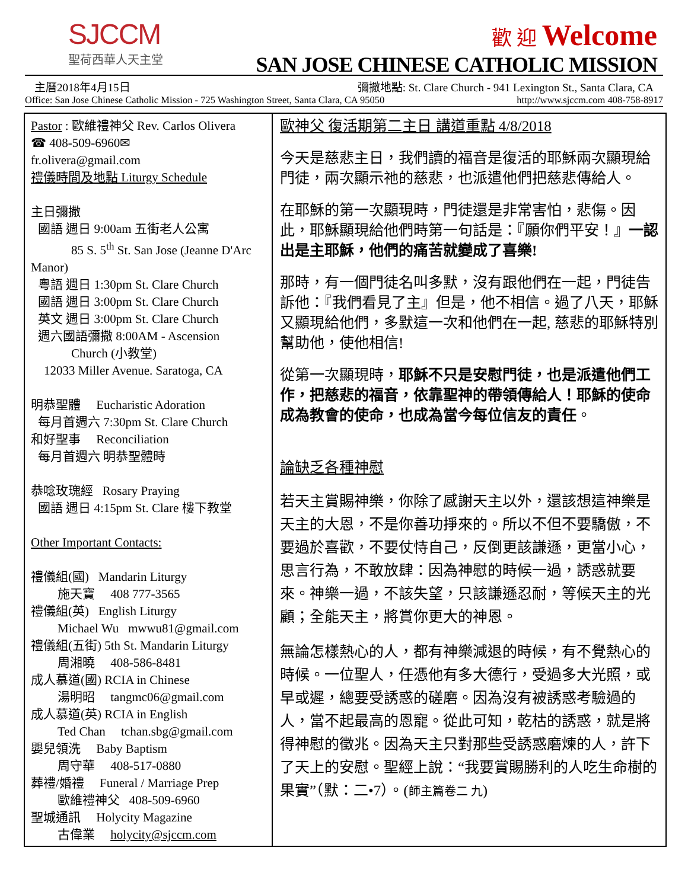SJCCM
聖荷西華人天主堂
歡 迎 Welcome
SAN JOSE CHINESE CATHOLIC MISSION
主曆2018年4月15日 彌撒地點: St. Clare Church - 941 Lexington St., Santa Clara, CA
Office: San Jose Chinese Catholic Mission - 725 Washington Street, Santa Clara, CA 95050 http://www.sjccm.com 408-758-8917
Pastor : 歐維禮神父 Rev. Carlos Olivera
☎ 408-509-6960✉
fr.olivera@gmail.com
禮儀時間及地點 Liturgy Schedule
主日彌撒
國語 週日 9:00am 五街老人公寓
85 S. 5<sup>th</sup> St. San Jose (Jeanne D'Arc
Manor)
粵語 週日 1:30pm St. Clare Church
國語 週日 3:00pm St. Clare Church
英文 週日 3:00pm St. Clare Church
週六國語彌撒 8:00AM - Ascension
Church (小教堂)
12033 Miller Avenue. Saratoga, CA
明恭聖體 Eucharistic Adoration
每月首週六 7:30pm St. Clare Church
和好聖事 Reconciliation
每月首週六 明恭聖體時
恭唸玫瑰經 Rosary Praying
國語 週日 4:15pm St. Clare 樓下教堂
Other Important Contacts:
禮儀組(國) Mandarin Liturgy
施天寶 408 777-3565
禮儀組(英) English Liturgy
Michael Wu mwwu81@gmail.com
禮儀組(五街) 5th St. Mandarin Liturgy
周湘曉 408-586-8481
成人慕道(國) RCIA in Chinese
湯明昭 tangmc06@gmail.com
成人慕道(英) RCIA in English
Ted Chan tchan.sbg@gmail.com
嬰兒領洗 Baby Baptism
周守華 408-517-0880
葬禮/婚禮 Funeral / Marriage Prep
歐維禮神父 408-509-6960
聖城通訊 Holycity Magazine
古偉業 holycity@sjccm.com
歐神父 復活期第二主日 講道重點 4/8/2018
今天是慈悲主日，我們讀的福音是復活的耶穌兩次顯現給門徒，兩次顯示祂的慈悲，也派遣他們把慈悲傳給人。
在耶穌的第一次顯現時，門徒還是非常害怕，悲傷。因此，耶穌顯現給他們時第一句話是：『願你們平安！』一認出是主耶穌，他們的痛苦就變成了喜樂!
那時，有一個門徒名叫多默，沒有跟他們在一起，門徒告訴他：『我們看見了主』但是，他不相信。過了八天，耶穌又顯現給他們，多默這一次和他們在一起, 慈悲的耶穌特別幫助他，使他相信!
從第一次顯現時，耶穌不只是安慰門徒，也是派遣他們工作，把慈悲的福音，依靠聖神的帶領傳給人！耶穌的使命成為教會的使命，也成為當今每位信友的責任。
論缺乏各種神慰
若天主賞賜神樂，你除了感謝天主以外，還該想這神樂是天主的大恩，不是你善功掙來的。所以不但不要驕傲，不要過於喜歡，不要仗恃自己，反倒更該謙遜，更當小心，思言行為，不敢放肆：因為神慰的時候一過，誘惑就要來。神樂一過，不該失望，只該謙遜忍耐，等候天主的光顧；全能天主，將賞你更大的神恩。
無論怎樣熱心的人，都有神樂減退的時候，有不覺熱心的時候。一位聖人，任憑他有多大德行，受過多大光照，或早或遲，總要受誘惑的磋磨。因為沒有被誘惑考驗過的人，當不起最高的恩寵。從此可知，乾枯的誘惑，就是將得神慰的徵兆。因為天主只對那些受誘惑磨煉的人，許下了天上的安慰。聖經上說：“我要賞賜勝利的人吃生命樹的果實”（默：二•7）。(師主篇卷二 九)